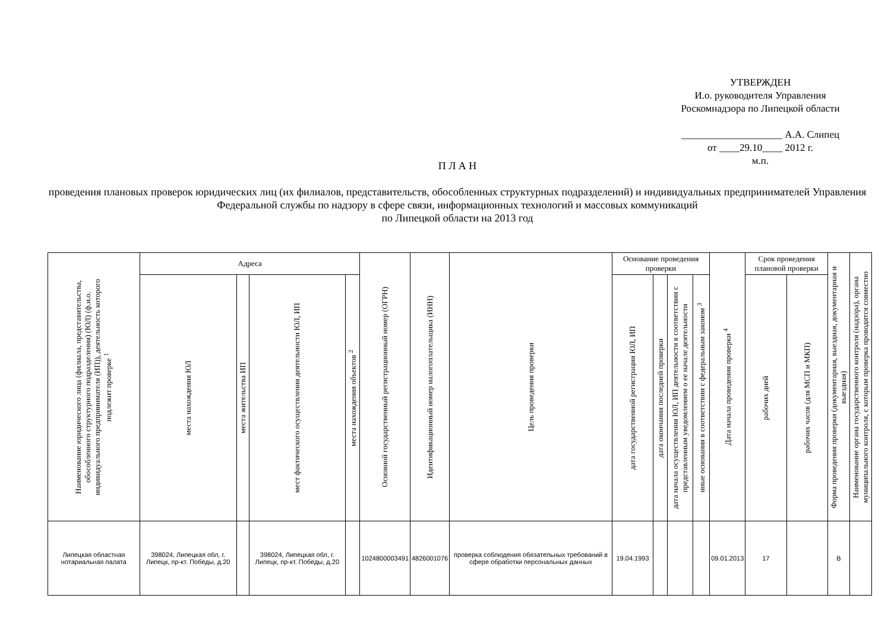УТВЕРЖДЕН
И.о. руководителя Управления
Роскомнадзора по Липецкой области
____________________ А.А. Слипец
от ____29.10____ 2012 г.
м.п.
П Л А Н
проведения плановых проверок юридических лиц (их филиалов, представительств, обособленных структурных подразделений) и индивидуальных предпринимателей Управления Федеральной службы по надзору в сфере связи, информационных технологий и массовых коммуникаций
по Липецкой области на 2013 год
| Наименование юридического лица (филиала, представительства, обособленного структурного подразделения) (ЮЛ) (ф.и.о. индивидуального предпринимателя (ИП)), деятельность которого подлежит проверке <sup>1</sup> | Адреса | | | | Основной государственный регистрационный номер (ОГРН) | Идентификационный номер налогоплательщика (ИНН) | Цель проведения проверки | Основание проведения проверки | | | | Дата начала проведения проверки <sup>4</sup> | Срок проведения плановой проверки | | Форма проведения проверки (документарная, выездная, документарная и выездная) | Наименование органа государственного контроля (надзора), органа муниципального контроля, с которым проверка проводится совместно |
| --- | --- | --- | --- | --- | --- | --- | --- | --- | --- | --- | --- | --- | --- | --- | --- | --- |
| | места нахождения ЮЛ | места жительства ИП | мест фактического осуществления деятельности ЮЛ, ИП | места нахождения объектов <sup>2</sup> | | | | дата государственной регистрации ЮЛ, ИП | дата окончания последней проверки | дата начала осуществления ЮЛ, ИП деятельности в соответствии с представленным уведомлением о ее начале деятельности | иные основания в соответствии с федеральным законом <sup>3</sup> | | рабочих дней | рабочих часов (для МСП и МКП) | | |
| Липецкая областная нотариальная палата | 398024, Липецкая обл, г. Липецк, пр-кт. Победы, д.20 | | 398024, Липецкая обл, г. Липецк, пр-кт. Победы, д.20 | | 1024800003491 | 4826001076 | проверка соблюдения обязательных требований в сфере обработки персональных данных | 19.04.1993 | | | | 09.01.2013 | 17 | | В | |